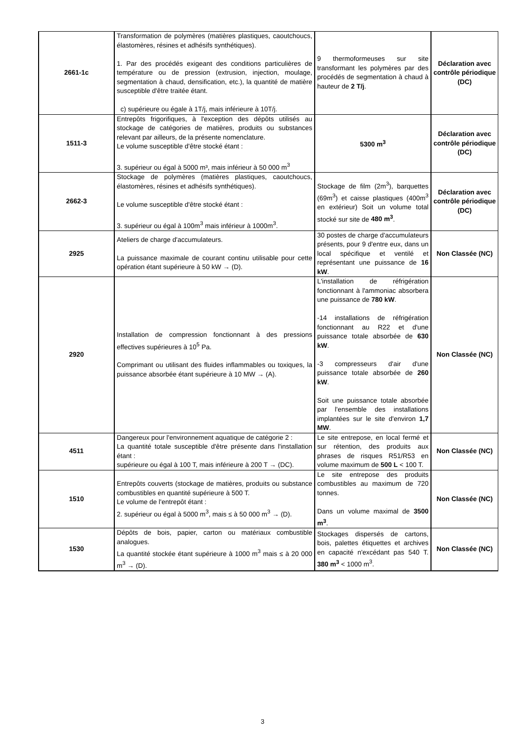| 2661-1c | Transformation de polymères (matières plastiques, caoutchoucs, élastomères, résines et adhésifs synthétiques). 1. Par des procédés exigeant des conditions particulières de température ou de pression (extrusion, injection, moulage, segmentation à chaud, densification, etc.), la quantité de matière susceptible d'être traitée étant. c) supérieure ou égale à 1T/j, mais inférieure à 10T/j. | 9 thermoformeuses sur site transformant les polymères par des procédés de segmentation à chaud à hauteur de 2 T/j . | Déclaration avec contrôle périodique (DC) |
| 1511-3 | Entrepôts frigorifiques, à l'exception des dépôts utilisés au stockage de catégories de matières, produits ou substances relevant par ailleurs, de la présente nomenclature. Le volume susceptible d'être stocké étant : 3. supérieur ou égal à 5000 m³, mais inférieur à 50 000 m<sup>3</sup> | 5300 m<sup>3</sup> | Déclaration avec contrôle périodique (DC) |
| 2662-3 | Stockage de polymères (matières plastiques, caoutchoucs, élastomères, résines et adhésifs synthétiques). Le volume susceptible d'être stocké étant : 3. supérieur ou égal à 100m<sup>3</sup> mais inférieur à 1000m<sup>3</sup>. | Stockage de film (2m<sup>3</sup>), barquettes (69m<sup>3</sup>) et caisse plastiques (400m<sup>3</sup> en extérieur) Soit un volume total stocké sur site de 480 m<sup>3</sup> . | Déclaration avec contrôle périodique (DC) |
| 2925 | Ateliers de charge d'accumulateurs. La puissance maximale de courant continu utilisable pour cette opération étant supérieure à 50 kW → (D). | 30 postes de charge d'accumulateurs présents, pour 9 d'entre eux, dans un local spécifique et ventilé et représentant une puissance de 16 kW . | Non Classée (NC) |
| 2920 | Installation de compression fonctionnant à des pressions effectives supérieures à 10<sup>5</sup> Pa. Comprimant ou utilisant des fluides inflammables ou toxiques, la puissance absorbée étant supérieure à 10 MW → (A). | L'installation de réfrigération fonctionnant à l'ammoniac absorbera une puissance de 780 kW . -14 installations de réfrigération fonctionnant au R22 et d'une puissance totale absorbée de 630 kW . -3 compresseurs d'air d'une puissance totale absorbée de 260 kW . Soit une puissance totale absorbée par l'ensemble des installations implantées sur le site d'environ 1,7 MW . | Non Classée (NC) |
| 4511 | Dangereux pour l'environnement aquatique de catégorie 2 : La quantité totale susceptible d'être présente dans l'installation étant : supérieure ou égal à 100 T, mais inférieure à 200 T → (DC). | Le site entrepose, en local fermé et sur rétention, des produits aux phrases de risques R51/R53 en volume maximum de 500 L < 100 T. | Non Classée (NC) |
| 1510 | Entrepôts couverts (stockage de matières, produits ou substance combustibles en quantité supérieure à 500 T. Le volume de l'entrepôt étant : 2. supérieur ou égal à 5000 m<sup>3</sup>, mais ≤ à 50 000 m<sup>3</sup> → (D). | Le site entrepose des produits combustibles au maximum de 720 tonnes. Dans un volume maximal de 3500 m<sup>3</sup> . | Non Classée (NC) |
| 1530 | Dépôts de bois, papier, carton ou matériaux combustible analogues. La quantité stockée étant supérieure à 1000 m<sup>3</sup> mais ≤ à 20 000 m<sup>3</sup> → (D). | Stockages dispersés de cartons, bois, palettes étiquettes et archives en capacité n'excédant pas 540 T. 380 m<sup>3</sup> < 1000 m<sup>3</sup>. | Non Classée (NC) |
3